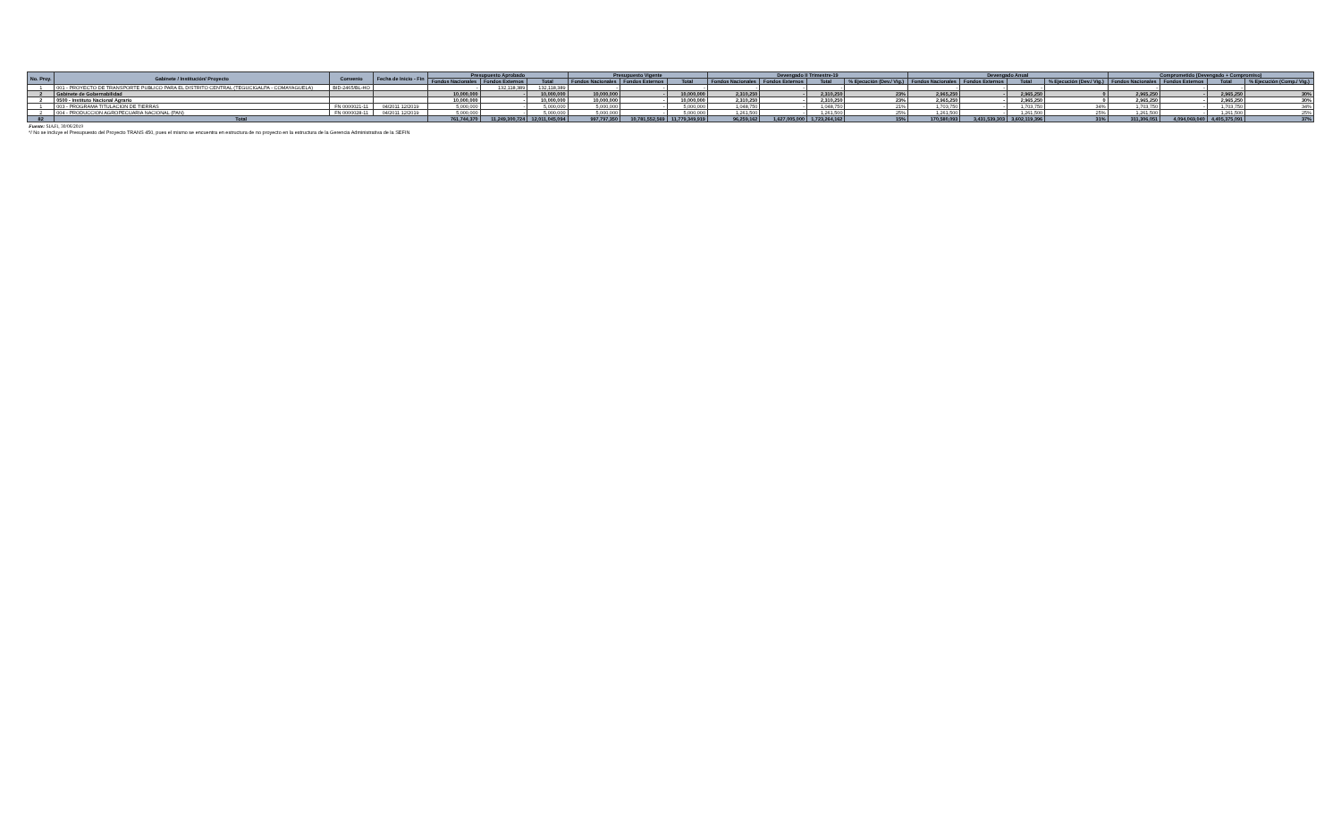| No. Proy. | Gabinete / Institución/ Proyecto | Convenio | Fecha de Inicio - Fin | Presupuesto Aprobado | | | Presupuesto Vigente | | | Devengado II Trimestre-19 | | | | Devengado Anual | | | | Comprometido (Devengado + Compromiso) | | | |
| --- | --- | --- | --- | --- | --- | --- | --- | --- | --- | --- | --- | --- | --- | --- | --- | --- | --- | --- | --- | --- | --- |
| | | | | Fondos Nacionales | Fondos Externos | Total | Fondos Nacionales | Fondos Externos | Total | Fondos Nacionales | Fondos Externos | Total | % Ejecución (Dev./ Vig.) | Fondos Nacionales | Fondos Externos | Total | % Ejecución (Dev./ Vig.) | Fondos Nacionales | Fondos Externos | Total | % Ejecución (Comp./ Vig.) |
| 1 | 001 - PROYECTO DE TRANSPORTE PUBLICO PARA EL DISTRITO CENTRAL (TEGUCIGALPA - COMAYAGUELA) | BID-2465/BL-HO | | - | 132,118,389 | 132,118,389 | - | - | - | - | - | - | | - | - | - | | - | - | - | |
| 2 | Gabinete de Gobernabilidad | | | 10,000,000 | - | 10,000,000 | 10,000,000 | - | 10,000,000 | 2,310,250 | - | 2,310,250 | 23% | 2,965,250 | - | 2,965,250 | 0 | 2,965,250 | - | 2,965,250 | 30% |
| 2 | 0500 - Instituto Nacional Agrario | | | 10,000,000 | - | 10,000,000 | 10,000,000 | - | 10,000,000 | 2,310,250 | - | 2,310,250 | 23% | 2,965,250 | - | 2,965,250 | 0 | 2,965,250 | - | 2,965,250 | 30% |
| 1 | 003 - PROGRAMA TITULACION DE TIERRAS | FN 0000021-11 | 04/2011 12/2019 | 5,000,000 | - | 5,000,000 | 5,000,000 | - | 5,000,000 | 1,048,750 | - | 1,048,750 | 21% | 1,703,750 | - | 1,703,750 | 34% | 1,703,750 | - | 1,703,750 | 34% |
| 2 | 004 - PRODUCCION AGROPECUARIA NACIONAL (PAN) | FN 0000028-11 | 04/2011 12/2019 | 5,000,000 | - | 5,000,000 | 5,000,000 | - | 5,000,000 | 1,261,500 | - | 1,261,500 | 25% | 1,261,500 | - | 1,261,500 | 25% | 1,261,500 | - | 1,261,500 | 25% |
| 82 | Total | | | 761,744,370 | 11,249,300,724 | 12,011,045,094 | 997,797,350 | 10,781,552,569 | 11,779,349,919 | 96,259,162 | 1,627,005,000 | 1,723,264,162 | 15% | 170,580,093 | 3,431,539,303 | 3,602,119,396 | 31% | 311,306,051 | 4,094,069,040 | 4,405,375,091 | 37% |
Fuente: SIAFI, 30/06/2019
*/ No se incluye el Presupuesto del Proyecto TRANS 450, pues el mismo se encuentra en estructura de no proyecto en la estructura de la Gerencia Administrativa de la SEFIN